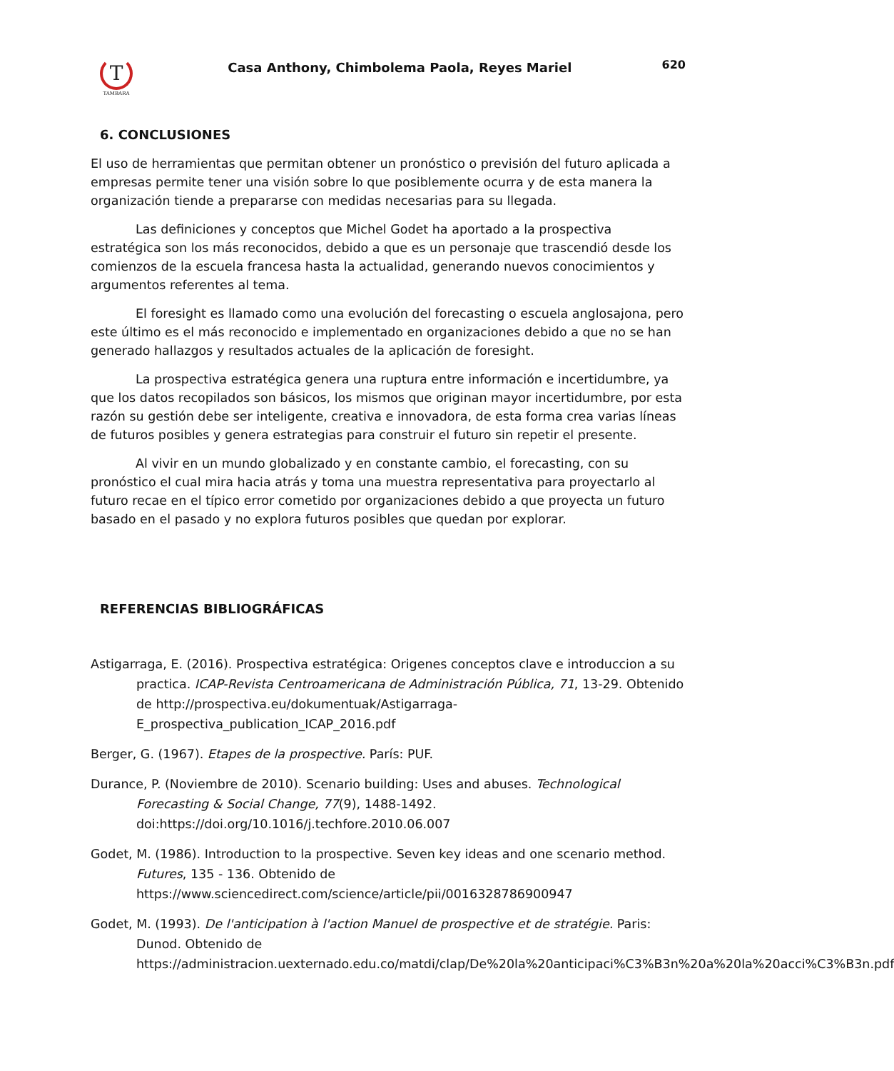T
TAMBARA
Casa Anthony, Chimbolema Paola, Reyes Mariel
620
6. CONCLUSIONES
El uso de herramientas que permitan obtener un pronóstico o previsión del futuro aplicada a empresas permite tener una visión sobre lo que posiblemente ocurra y de esta manera la organización tiende a prepararse con medidas necesarias para su llegada.
Las definiciones y conceptos que Michel Godet ha aportado a la prospectiva estratégica son los más reconocidos, debido a que es un personaje que trascendió desde los comienzos de la escuela francesa hasta la actualidad, generando nuevos conocimientos y argumentos referentes al tema.
El foresight es llamado como una evolución del forecasting o escuela anglosajona, pero este último es el más reconocido e implementado en organizaciones debido a que no se han generado hallazgos y resultados actuales de la aplicación de foresight.
La prospectiva estratégica genera una ruptura entre información e incertidumbre, ya que los datos recopilados son básicos, los mismos que originan mayor incertidumbre, por esta razón su gestión debe ser inteligente, creativa e innovadora, de esta forma crea varias líneas de futuros posibles y genera estrategias para construir el futuro sin repetir el presente.
Al vivir en un mundo globalizado y en constante cambio, el forecasting, con su pronóstico el cual mira hacia atrás y toma una muestra representativa para proyectarlo al futuro recae en el típico error cometido por organizaciones debido a que proyecta un futuro basado en el pasado y no explora futuros posibles que quedan por explorar.
REFERENCIAS BIBLIOGRÁFICAS
Astigarraga, E. (2016). Prospectiva estratégica: Origenes conceptos clave e introduccion a su practica. ICAP-Revista Centroamericana de Administración Pública, 71, 13-29. Obtenido de http://prospectiva.eu/dokumentuak/Astigarraga-E_prospectiva_publication_ICAP_2016.pdf
Berger, G. (1967). Etapes de la prospective. París: PUF.
Durance, P. (Noviembre de 2010). Scenario building: Uses and abuses. Technological Forecasting & Social Change, 77(9), 1488-1492. doi:https://doi.org/10.1016/j.techfore.2010.06.007
Godet, M. (1986). Introduction to la prospective. Seven key ideas and one scenario method. Futures, 135 - 136. Obtenido de https://www.sciencedirect.com/science/article/pii/0016328786900947
Godet, M. (1993). De l'anticipation à l'action Manuel de prospective et de stratégie. Paris: Dunod. Obtenido de https://administracion.uexternado.edu.co/matdi/clap/De%20la%20anticipaci%C3%B3n%20a%20la%20acci%C3%B3n.pdf